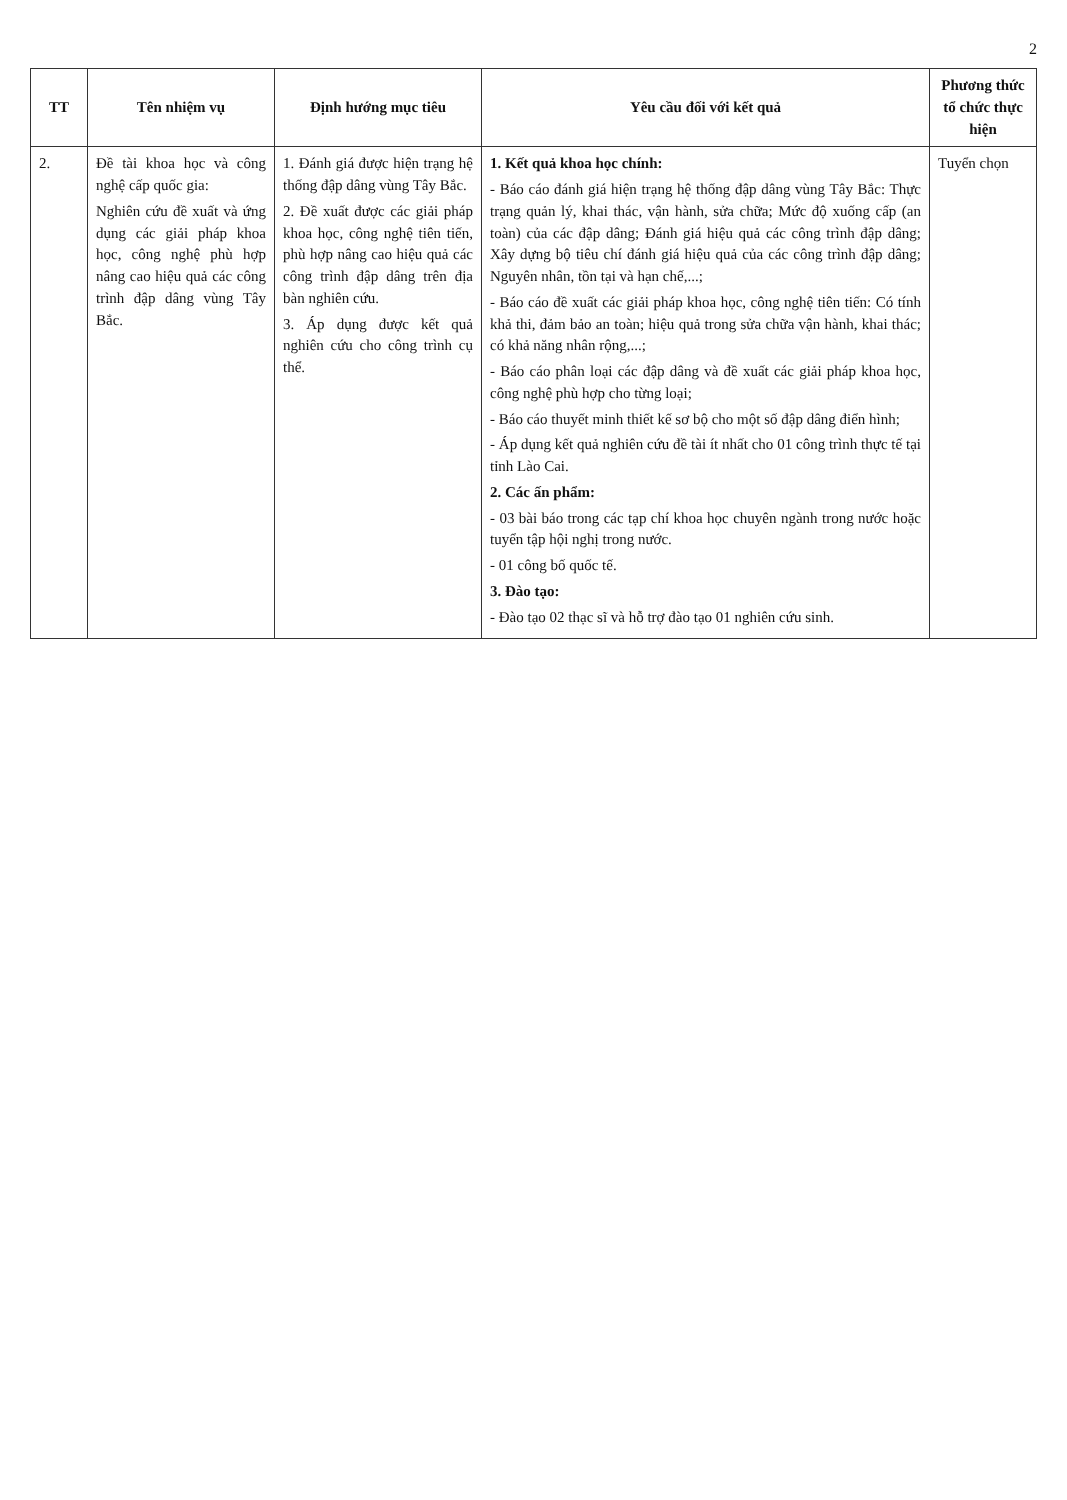2
| TT | Tên nhiệm vụ | Định hướng mục tiêu | Yêu cầu đối với kết quả | Phương thức tổ chức thực hiện |
| --- | --- | --- | --- | --- |
| 2. | Đề tài khoa học và công nghệ cấp quốc gia: Nghiên cứu đề xuất và ứng dụng các giải pháp khoa học, công nghệ phù hợp nâng cao hiệu quả các công trình đập dâng vùng Tây Bắc. | 1. Đánh giá được hiện trạng hệ thống đập dâng vùng Tây Bắc. 2. Đề xuất được các giải pháp khoa học, công nghệ tiên tiến, phù hợp nâng cao hiệu quả các công trình đập dâng trên địa bàn nghiên cứu. 3. Áp dụng được kết quả nghiên cứu cho công trình cụ thể. | 1. Kết quả khoa học chính: - Báo cáo đánh giá hiện trạng hệ thống đập dâng vùng Tây Bắc: Thực trạng quản lý, khai thác, vận hành, sửa chữa; Mức độ xuống cấp (an toàn) của các đập dâng; Đánh giá hiệu quả các công trình đập dâng; Xây dựng bộ tiêu chí đánh giá hiệu quả của các công trình đập dâng; Nguyên nhân, tồn tại và hạn chế,...; - Báo cáo đề xuất các giải pháp khoa học, công nghệ tiên tiến: Có tính khả thi, đảm bảo an toàn; hiệu quả trong sửa chữa vận hành, khai thác; có khả năng nhân rộng,...; - Báo cáo phân loại các đập dâng và đề xuất các giải pháp khoa học, công nghệ phù hợp cho từng loại; - Báo cáo thuyết minh thiết kế sơ bộ cho một số đập dâng điển hình; - Áp dụng kết quả nghiên cứu đề tài ít nhất cho 01 công trình thực tế tại tỉnh Lào Cai. 2. Các ấn phẩm: - 03 bài báo trong các tạp chí khoa học chuyên ngành trong nước hoặc tuyển tập hội nghị trong nước. - 01 công bố quốc tế. 3. Đào tạo: - Đào tạo 02 thạc sĩ và hỗ trợ đào tạo 01 nghiên cứu sinh. | Tuyển chọn |